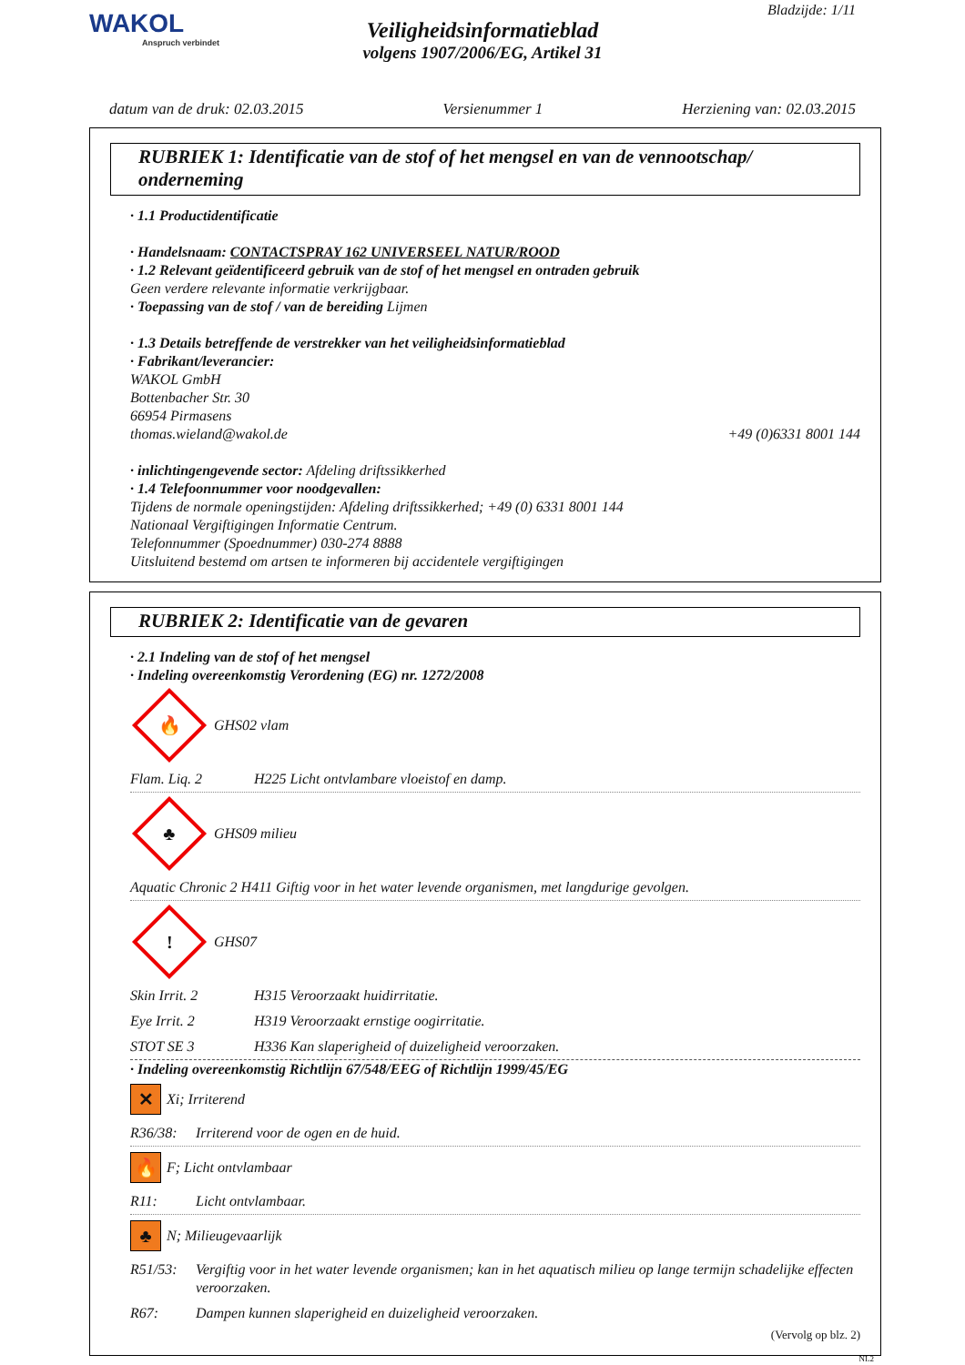WAKOL
Anspruch verbindet
Bladzijde: 1/11
Veiligheidsinformatieblad
volgens 1907/2006/EG, Artikel 31
datum van de druk: 02.03.2015 Versienummer 1 Herziening van: 02.03.2015
RUBRIEK 1: Identificatie van de stof of het mengsel en van de vennootschap/ onderneming
· 1.1 Productidentificatie
· Handelsnaam: CONTACTSPRAY 162 UNIVERSEEL NATUR/ROOD
· 1.2 Relevant geïdentificeerd gebruik van de stof of het mengsel en ontraden gebruik
Geen verdere relevante informatie verkrijgbaar.
· Toepassing van de stof / van de bereiding Lijmen
· 1.3 Details betreffende de verstrekker van het veiligheidsinformatieblad
· Fabrikant/leverancier:
WAKOL GmbH
Bottenbacher Str. 30
66954 Pirmasens
thomas.wieland@wakol.de +49 (0)6331 8001 144
· inlichtingengevende sector: Afdeling driftssikkerhed
· 1.4 Telefoonnummer voor noodgevallen:
Tijdens de normale openingstijden: Afdeling driftssikkerhed; +49 (0) 6331 8001 144
Nationaal Vergiftigingen Informatie Centrum.
Telefonnummer (Spoednummer) 030-274 8888
Uitsluitend bestemd om artsen te informeren bij accidentele vergiftigingen
RUBRIEK 2: Identificatie van de gevaren
· 2.1 Indeling van de stof of het mengsel
· Indeling overeenkomstig Verordening (EG) nr. 1272/2008
🔥
GHS02 vlam
Flam. Liq. 2 H225 Licht ontvlambare vloeistof en damp.
♣
GHS09 milieu
Aquatic Chronic 2 H411 Giftig voor in het water levende organismen, met langdurige gevolgen.
!
GHS07
Skin Irrit. 2 H315 Veroorzaakt huidirritatie.
Eye Irrit. 2 H319 Veroorzaakt ernstige oogirritatie.
STOT SE 3 H336 Kan slaperigheid of duizeligheid veroorzaken.
· Indeling overeenkomstig Richtlijn 67/548/EEG of Richtlijn 1999/45/EG
✕ Xi; Irriterend
R36/38: Irriterend voor de ogen en de huid.
🔥 F; Licht ontvlambaar
R11: Licht ontvlambaar.
♣ N; Milieugevaarlijk
R51/53: Vergiftig voor in het water levende organismen; kan in het aquatisch milieu op lange termijn schadelijke effecten veroorzaken.
R67: Dampen kunnen slaperigheid en duizeligheid veroorzaken.
(Vervolg op blz. 2)
NL2